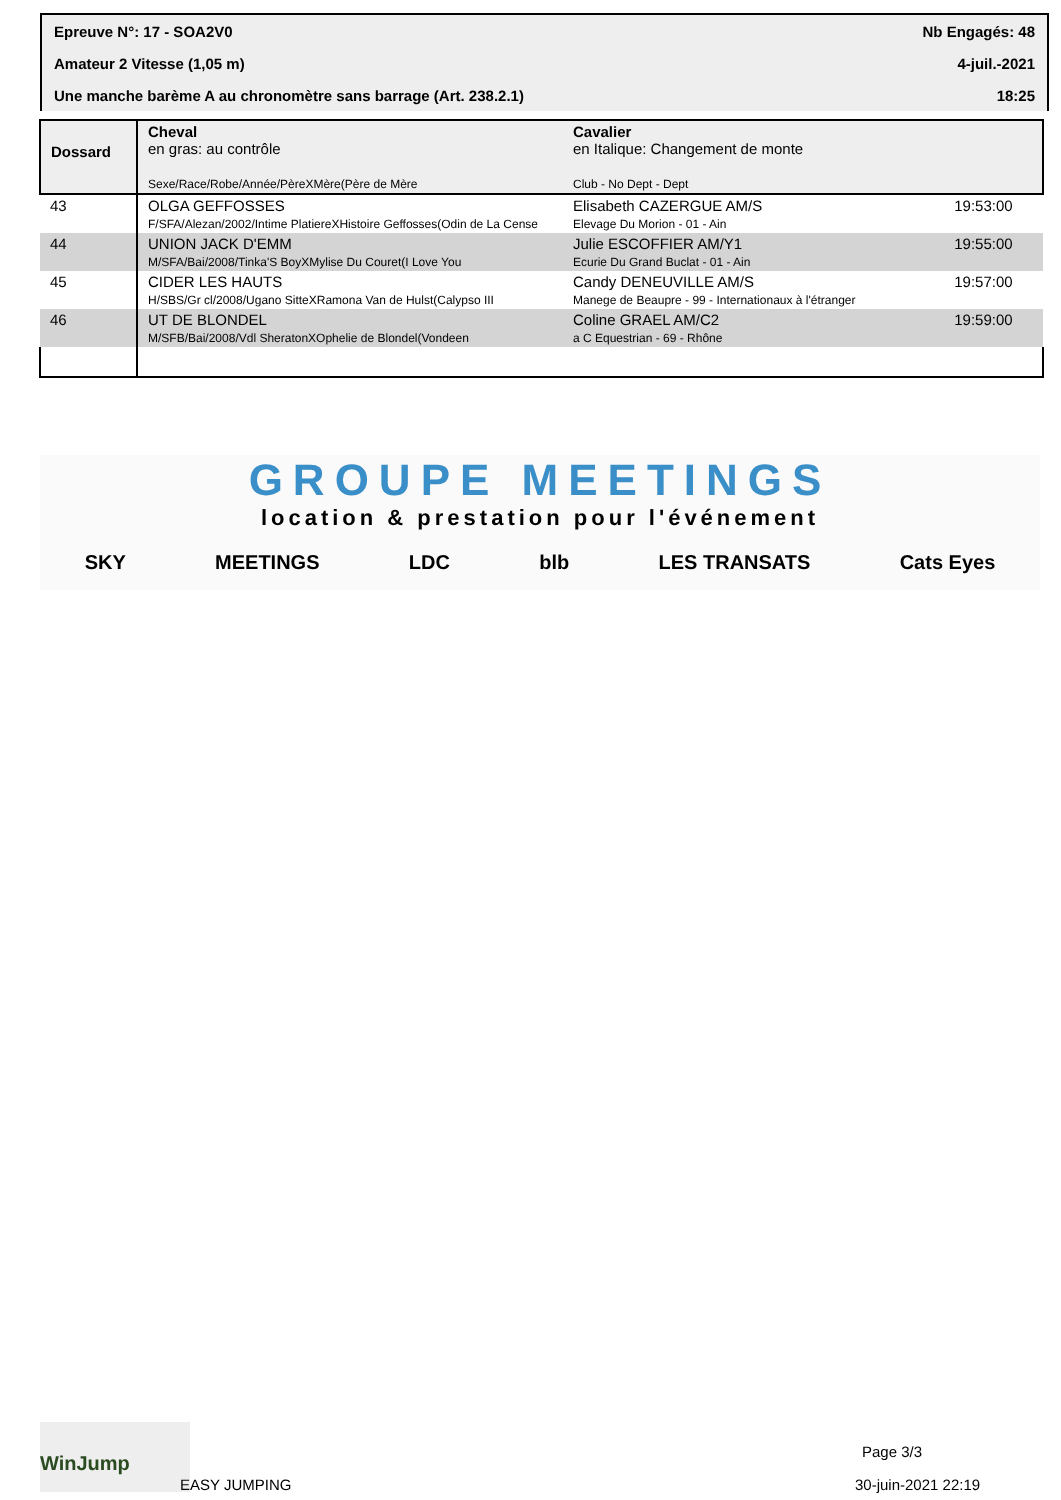Epreuve N°: 17 - SOA2V0 Nb Engagés: 48
Amateur 2 Vitesse (1,05 m) 4-juil.-2021
Une manche barème A au chronomètre sans barrage (Art. 238.2.1) 18:25
| Dossard | Cheval en gras: au contrôle Sexe/Race/Robe/Année/PèreXMère(Père de Mère | Cavalier en Italique: Changement de monte Club - No Dept - Dept | |
| --- | --- | --- | --- |
| 43 | OLGA GEFFOSSES F/SFA/Alezan/2002/Intime PlatiereXHistoire Geffosses(Odin de La Cense | Elisabeth CAZERGUE AM/S Elevage Du Morion - 01 - Ain | 19:53:00 |
| 44 | UNION JACK D'EMM M/SFA/Bai/2008/Tinka'S BoyXMylise Du Couret(I Love You | Julie ESCOFFIER AM/Y1 Ecurie Du Grand Buclat - 01 - Ain | 19:55:00 |
| 45 | CIDER LES HAUTS H/SBS/Gr cl/2008/Ugano SitteXRamona Van de Hulst(Calypso III | Candy DENEUVILLE AM/S Manege de Beaupre - 99 - Internationaux à l'étranger | 19:57:00 |
| 46 | UT DE BLONDEL M/SFB/Bai/2008/Vdl SheratonXOphelie de Blondel(Vondeen | Coline GRAEL AM/C2 a C Equestrian - 69 - Rhône | 19:59:00 |
GROUPE MEETINGS
location & prestation pour l'événement
SKY MEETINGS LDC blb LES TRANSATS Cats Eyes
WinJump
EASY JUMPING
Page 3/3
30-juin-2021 22:19